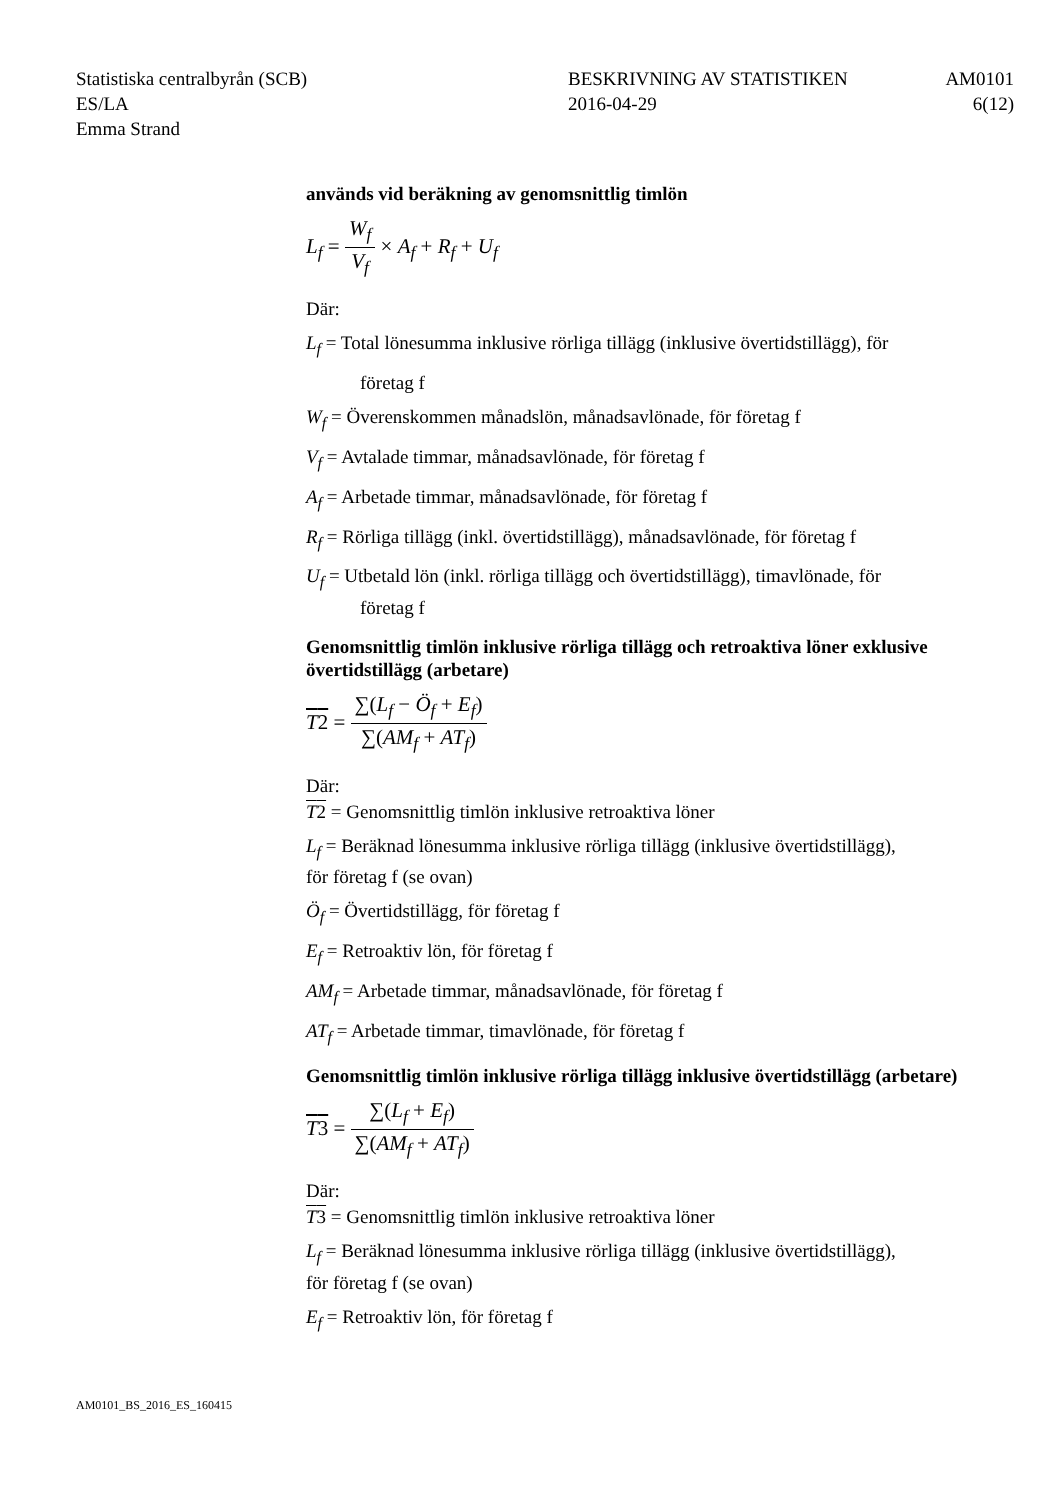Statistiska centralbyrån (SCB)
ES/LA
Emma Strand
BESKRIVNING AV STATISTIKEN
2016-04-29
AM0101
6(12)
används vid beräkning av genomsnittlig timlön
L<sub>f</sub> = W<sub>f</sub> V<sub>f</sub> × A<sub>f</sub> + R<sub>f</sub> + U<sub>f</sub>
Där:
L<sub>f</sub> = Total lönesumma inklusive rörliga tillägg (inklusive övertidstillägg), för
företag f
W<sub>f</sub> = Överenskommen månadslön, månadsavlönade, för företag f
V<sub>f</sub> = Avtalade timmar, månadsavlönade, för företag f
A<sub>f</sub> = Arbetade timmar, månadsavlönade, för företag f
R<sub>f</sub> = Rörliga tillägg (inkl. övertidstillägg), månadsavlönade, för företag f
U<sub>f</sub> = Utbetald lön (inkl. rörliga tillägg och övertidstillägg), timavlönade, för
företag f
Genomsnittlig timlön inklusive rörliga tillägg och retroaktiva löner exklusive övertidstillägg (arbetare)
T 2 = ∑(L<sub>f</sub> − Ö<sub>f</sub> + E<sub>f</sub>) ∑(AM<sub>f</sub> + AT<sub>f</sub>)
Där:
T2 = Genomsnittlig timlön inklusive retroaktiva löner
L<sub>f</sub> = Beräknad lönesumma inklusive rörliga tillägg (inklusive övertidstillägg),
för företag f (se ovan)
Ö<sub>f</sub> = Övertidstillägg, för företag f
E<sub>f</sub> = Retroaktiv lön, för företag f
AM<sub>f</sub> = Arbetade timmar, månadsavlönade, för företag f
AT<sub>f</sub> = Arbetade timmar, timavlönade, för företag f
Genomsnittlig timlön inklusive rörliga tillägg inklusive övertidstillägg (arbetare)
T3 = ∑(L<sub>f</sub> + E<sub>f</sub>) ∑(AM<sub>f</sub> + AT<sub>f</sub>)
Där:
T3 = Genomsnittlig timlön inklusive retroaktiva löner
L<sub>f</sub> = Beräknad lönesumma inklusive rörliga tillägg (inklusive övertidstillägg),
för företag f (se ovan)
E<sub>f</sub> = Retroaktiv lön, för företag f
AM0101_BS_2016_ES_160415